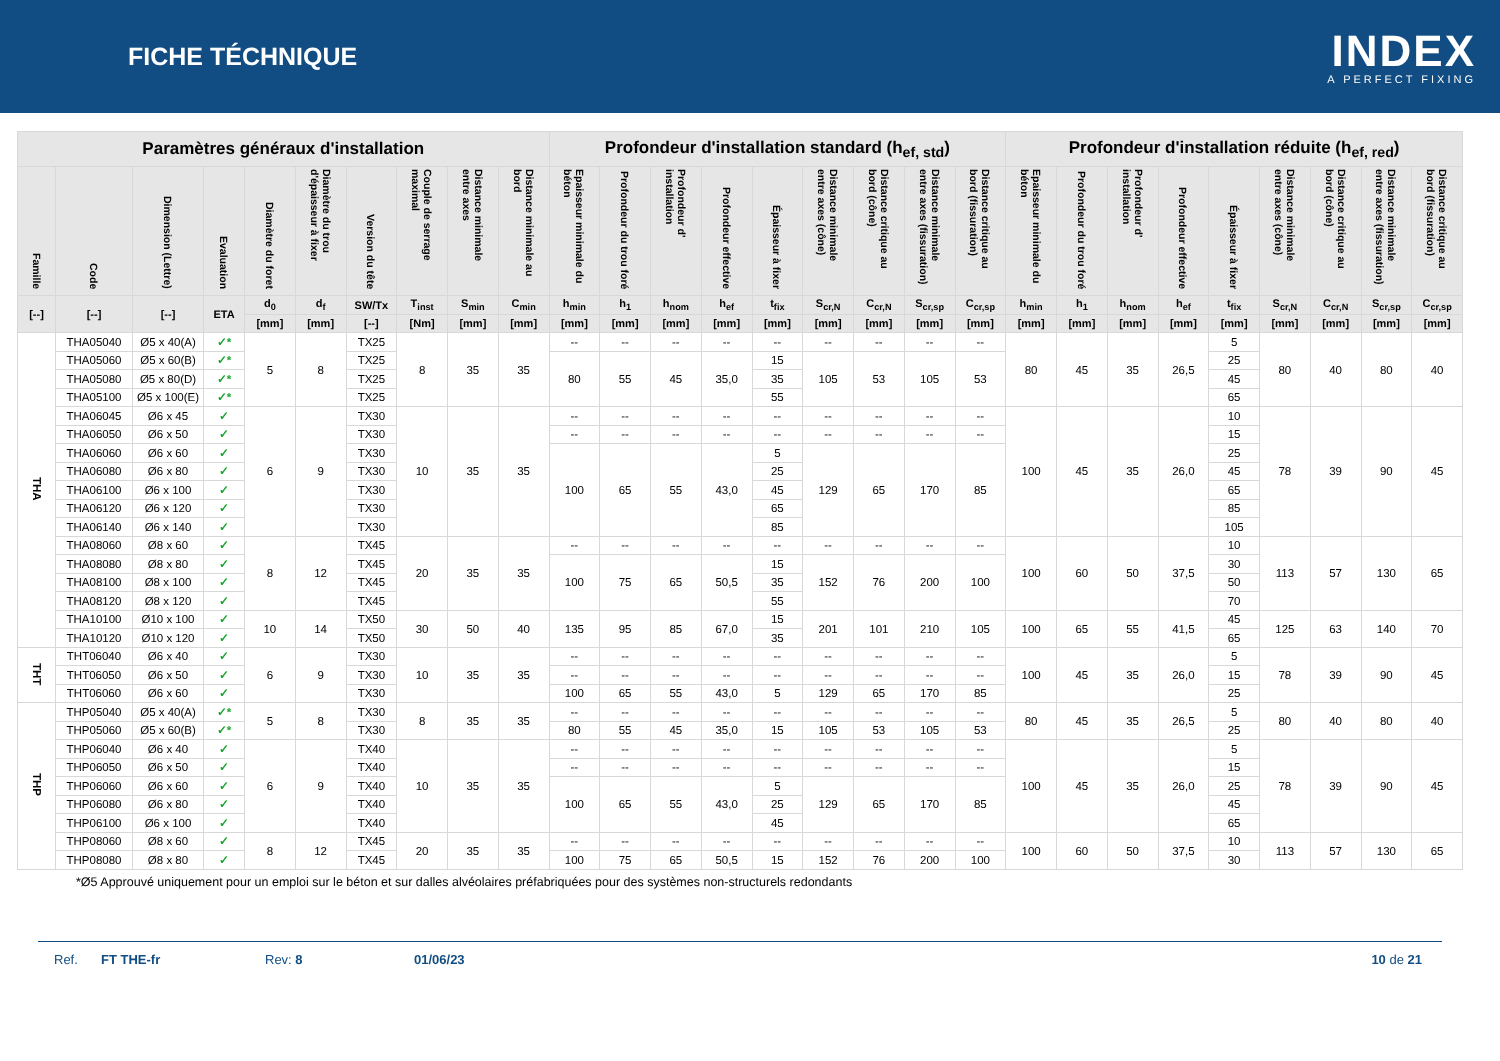FICHE TÉCHNIQUE
INDEX
A PERFECT FIXING
| Paramètres généraux d'installation | | | | | | | | | | Profondeur d'installation standard (h<sub>ef, std</sub>) | | | | | | | | | Profondeur d'installation réduite (h<sub>ef, red</sub>) | | | | | | | | |
| --- | --- | --- | --- | --- | --- | --- | --- | --- | --- | --- | --- | --- | --- | --- | --- | --- | --- | --- | --- | --- | --- | --- | --- | --- | --- | --- | --- |
| Famille | Code | Dimension (Lettre) | Evaluation | Diamètre du foret | Diamètre du trou d'épaisseur à fixer | Version du tête | Couple de serrage maximal | Distance minimale entre axes | Distance minimale au bord | Epaisseur minimale du béton | Profondeur du trou foré | Profondeur d' installation | Profondeur effective | Épaisseur à fixer | Distance minimale entre axes (cône) | Distance critique au bord (cône) | Distance minimale entre axes (fissuration) | Distance critique au bord (fissuration) | Epaisseur minimale du béton | Profondeur du trou foré | Profondeur d' installation | Profondeur effective | Épaisseur à fixer | Distance minimale entre axes (cône) | Distance critique au bord (cône) | Distance minimale entre axes (fissuration) | Distance critique au bord (fissuration) |
| [--] | [--] | [--] | ETA | d<sub>0</sub> | d<sub>f</sub> | SW/Tx | T<sub>inst</sub> | S<sub>min</sub> | C<sub>min</sub> | h<sub>min</sub> | h<sub>1</sub> | h<sub>nom</sub> | h<sub>ef</sub> | t<sub>fix</sub> | S<sub>cr,N</sub> | C<sub>cr,N</sub> | S<sub>cr,sp</sub> | C<sub>cr,sp</sub> | h<sub>min</sub> | h<sub>1</sub> | h<sub>nom</sub> | h<sub>ef</sub> | t<sub>fix</sub> | S<sub>cr,N</sub> | C<sub>cr,N</sub> | S<sub>cr,sp</sub> | C<sub>cr,sp</sub> |
| | | | | [mm] | [mm] | [--] | [Nm] | [mm] | [mm] | [mm] | [mm] | [mm] | [mm] | [mm] | [mm] | [mm] | [mm] | [mm] | [mm] | [mm] | [mm] | [mm] | [mm] | [mm] | [mm] | [mm] | [mm] |
| THA | THA05040 | Ø5 x 40(A) | ✓* | 5 | 8 | TX25 | 8 | 35 | 35 | -- | -- | -- | -- | -- | -- | -- | -- | -- | 80 | 45 | 35 | 26,5 | 5 | 80 | 40 | 80 | 40 |
| | THA05060 | Ø5 x 60(B) | ✓* | | | TX25 | | | | 80 | 55 | 45 | 35,0 | 15 | 105 | 53 | 105 | 53 | | | | | 25 | | | | |
| | THA05080 | Ø5 x 80(D) | ✓* | | | TX25 | | | | | | | | 35 | | | | | | | | | 45 | | | | |
| | THA05100 | Ø5 x 100(E) | ✓* | | | TX25 | | | | | | | | 55 | | | | | | | | | 65 | | | | |
| | THA06045 | Ø6 x 45 | ✓ | 6 | 9 | TX30 | 10 | 35 | 35 | -- | -- | -- | -- | -- | -- | -- | -- | -- | 100 | 45 | 35 | 26,0 | 10 | 78 | 39 | 90 | 45 |
| | THA06050 | Ø6 x 50 | ✓ | | | TX30 | | | | -- | -- | -- | -- | -- | -- | -- | -- | -- | | | | | 15 | | | | |
| | THA06060 | Ø6 x 60 | ✓ | | | TX30 | | | | 100 | 65 | 55 | 43,0 | 5 | 129 | 65 | 170 | 85 | | | | | 25 | | | | |
| | THA06080 | Ø6 x 80 | ✓ | | | TX30 | | | | | | | | 25 | | | | | | | | | 45 | | | | |
| | THA06100 | Ø6 x 100 | ✓ | | | TX30 | | | | | | | | 45 | | | | | | | | | 65 | | | | |
| | THA06120 | Ø6 x 120 | ✓ | | | TX30 | | | | | | | | 65 | | | | | | | | | 85 | | | | |
| | THA06140 | Ø6 x 140 | ✓ | | | TX30 | | | | | | | | 85 | | | | | | | | | 105 | | | | |
| | THA08060 | Ø8 x 60 | ✓ | 8 | 12 | TX45 | 20 | 35 | 35 | -- | -- | -- | -- | -- | -- | -- | -- | -- | 100 | 60 | 50 | 37,5 | 10 | 113 | 57 | 130 | 65 |
| | THA08080 | Ø8 x 80 | ✓ | | | TX45 | | | | 100 | 75 | 65 | 50,5 | 15 | 152 | 76 | 200 | 100 | | | | | 30 | | | | |
| | THA08100 | Ø8 x 100 | ✓ | | | TX45 | | | | | | | | 35 | | | | | | | | | 50 | | | | |
| | THA08120 | Ø8 x 120 | ✓ | | | TX45 | | | | | | | | 55 | | | | | | | | | 70 | | | | |
| | THA10100 | Ø10 x 100 | ✓ | 10 | 14 | TX50 | 30 | 50 | 40 | 135 | 95 | 85 | 67,0 | 15 | 201 | 101 | 210 | 105 | 100 | 65 | 55 | 41,5 | 45 | 125 | 63 | 140 | 70 |
| | THA10120 | Ø10 x 120 | ✓ | | | TX50 | | | | | | | | 35 | | | | | | | | | 65 | | | | |
| THT | THT06040 | Ø6 x 40 | ✓ | 6 | 9 | TX30 | 10 | 35 | 35 | -- | -- | -- | -- | -- | -- | -- | -- | -- | 100 | 45 | 35 | 26,0 | 5 | 78 | 39 | 90 | 45 |
| | THT06050 | Ø6 x 50 | ✓ | | | TX30 | | | | -- | -- | -- | -- | -- | -- | -- | -- | -- | | | | | 15 | | | | |
| | THT06060 | Ø6 x 60 | ✓ | | | TX30 | | | | 100 | 65 | 55 | 43,0 | 5 | 129 | 65 | 170 | 85 | | | | | 25 | | | | |
| THP | THP05040 | Ø5 x 40(A) | ✓* | 5 | 8 | TX30 | 8 | 35 | 35 | -- | -- | -- | -- | -- | -- | -- | -- | -- | 80 | 45 | 35 | 26,5 | 5 | 80 | 40 | 80 | 40 |
| | THP05060 | Ø5 x 60(B) | ✓* | | | TX30 | | | | 80 | 55 | 45 | 35,0 | 15 | 105 | 53 | 105 | 53 | | | | | 25 | | | | |
| | THP06040 | Ø6 x 40 | ✓ | 6 | 9 | TX40 | 10 | 35 | 35 | -- | -- | -- | -- | -- | -- | -- | -- | -- | 100 | 45 | 35 | 26,0 | 5 | 78 | 39 | 90 | 45 |
| | THP06050 | Ø6 x 50 | ✓ | | | TX40 | | | | -- | -- | -- | -- | -- | -- | -- | -- | -- | | | | | 15 | | | | |
| | THP06060 | Ø6 x 60 | ✓ | | | TX40 | | | | 100 | 65 | 55 | 43,0 | 5 | 129 | 65 | 170 | 85 | | | | | 25 | | | | |
| | THP06080 | Ø6 x 80 | ✓ | | | TX40 | | | | | | | | 25 | | | | | | | | | 45 | | | | |
| | THP06100 | Ø6 x 100 | ✓ | | | TX40 | | | | | | | | 45 | | | | | | | | | 65 | | | | |
| | THP08060 | Ø8 x 60 | ✓ | 8 | 12 | TX45 | 20 | 35 | 35 | -- | -- | -- | -- | -- | -- | -- | -- | -- | 100 | 60 | 50 | 37,5 | 10 | 113 | 57 | 130 | 65 |
| | THP08080 | Ø8 x 80 | ✓ | | | TX45 | | | | 100 | 75 | 65 | 50,5 | 15 | 152 | 76 | 200 | 100 | | | | | 30 | | | | |
*Ø5 Approuvé uniquement pour un emploi sur le béton et sur dalles alvéolaires préfabriquées pour des systèmes non-structurels redondants
Ref. FT THE-fr Rev: 8 01/06/23 10 de 21